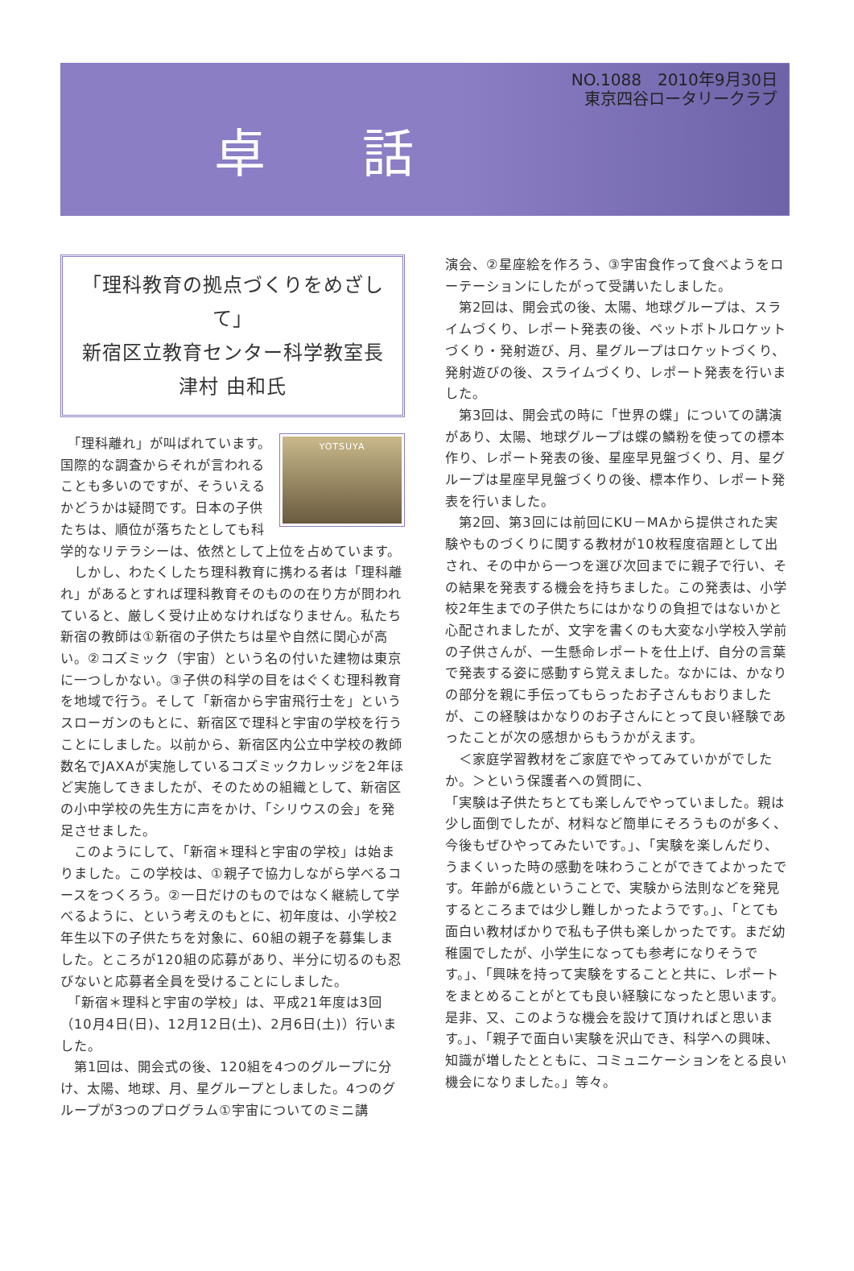卓 話
NO.1088　2010年9月30日
東京四谷ロータリークラブ
「理科教育の拠点づくりをめざして」
新宿区立教育センター科学教室長
津村 由和氏
YOTSUYA
　「理科離れ」が叫ばれています。国際的な調査からそれが言われることも多いのですが、そういえるかどうかは疑問です。日本の子供たちは、順位が落ちたとしても科学的なリテラシーは、依然として上位を占めています。
　しかし、わたくしたち理科教育に携わる者は「理科離れ」があるとすれば理科教育そのものの在り方が問われていると、厳しく受け止めなければなりません。私たち新宿の教師は①新宿の子供たちは星や自然に関心が高い。②コズミック（宇宙）という名の付いた建物は東京に一つしかない。③子供の科学の目をはぐくむ理科教育を地域で行う。そして「新宿から宇宙飛行士を」というスローガンのもとに、新宿区で理科と宇宙の学校を行うことにしました。以前から、新宿区内公立中学校の教師数名でJAXAが実施しているコズミックカレッジを2年ほど実施してきましたが、そのための組織として、新宿区の小中学校の先生方に声をかけ、「シリウスの会」を発足させました。
　このようにして、「新宿＊理科と宇宙の学校」は始まりました。この学校は、①親子で協力しながら学べるコースをつくろう。②一日だけのものではなく継続して学べるように、という考えのもとに、初年度は、小学校2年生以下の子供たちを対象に、60組の親子を募集しました。ところが120組の応募があり、半分に切るのも忍びないと応募者全員を受けることにしました。
　「新宿＊理科と宇宙の学校」は、平成21年度は3回（10月4日(日)、12月12日(土)、2月6日(土)）行いました。
　第1回は、開会式の後、120組を4つのグループに分け、太陽、地球、月、星グループとしました。4つのグループが3つのプログラム①宇宙についてのミニ講
演会、②星座絵を作ろう、③宇宙食作って食べようをローテーションにしたがって受講いたしました。
　第2回は、開会式の後、太陽、地球グループは、スライムづくり、レポート発表の後、ペットボトルロケットづくり・発射遊び、月、星グループはロケットづくり、発射遊びの後、スライムづくり、レポート発表を行いました。
　第3回は、開会式の時に「世界の蝶」についての講演があり、太陽、地球グループは蝶の鱗粉を使っての標本作り、レポート発表の後、星座早見盤づくり、月、星グループは星座早見盤づくりの後、標本作り、レポート発表を行いました。
　第2回、第3回には前回にKU－MAから提供された実験やものづくりに関する教材が10枚程度宿題として出され、その中から一つを選び次回までに親子で行い、その結果を発表する機会を持ちました。この発表は、小学校2年生までの子供たちにはかなりの負担ではないかと心配されましたが、文字を書くのも大変な小学校入学前の子供さんが、一生懸命レポートを仕上げ、自分の言葉で発表する姿に感動すら覚えました。なかには、かなりの部分を親に手伝ってもらったお子さんもおりましたが、この経験はかなりのお子さんにとって良い経験であったことが次の感想からもうかがえます。
　＜家庭学習教材をご家庭でやってみていかがでしたか。＞という保護者への質問に、
「実験は子供たちとても楽しんでやっていました。親は少し面倒でしたが、材料など簡単にそろうものが多く、今後もぜひやってみたいです。」、「実験を楽しんだり、うまくいった時の感動を味わうことができてよかったです。年齢が6歳ということで、実験から法則などを発見するところまでは少し難しかったようです。」、「とても面白い教材ばかりで私も子供も楽しかったです。まだ幼稚園でしたが、小学生になっても参考になりそうです。」、「興味を持って実験をすることと共に、レポートをまとめることがとても良い経験になったと思います。是非、又、このような機会を設けて頂ければと思います。」、「親子で面白い実験を沢山でき、科学への興味、知識が増したとともに、コミュニケーションをとる良い機会になりました。」等々。